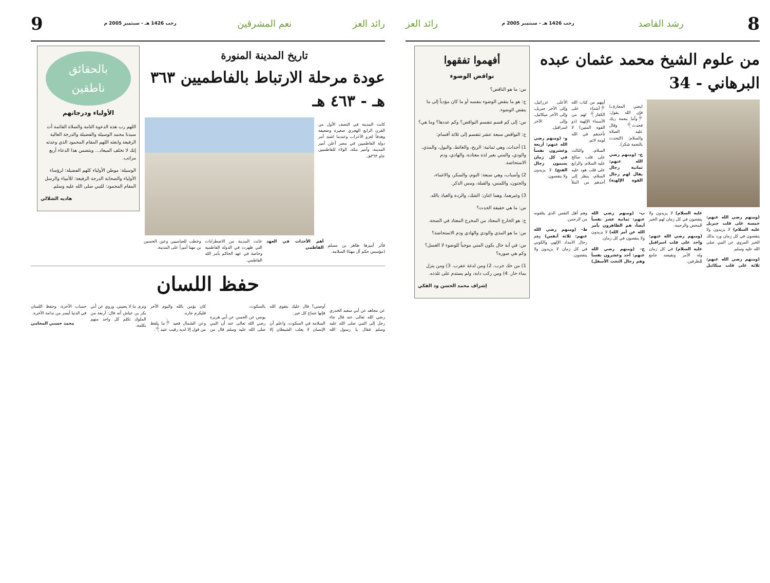8 رشد القاصد رجب 1426 هـ - سبتمبر 2005 م رائد العز
من علوم الشيخ محمد عثمان عبده البرهاني - 34
(يعني المعارف) فإن الله يقول: ﴿وأما بنعمة ربك فحدث﴾ وقال عليه الصلاة والسلام: (التحدث بالنعمة شكر).
ج- (ومنهم رضي الله عنهم: ثمانية رجال يقال لهم رجال القوة الإلهية) أيتهم من كتاب الله ﴿أشداء على الكفار﴾ لهم من الأسماء الإلهية (ذو القوة المتين) لا تأخذهم في الله لومة لائم.
السلام، والثالث على قلب صالح عليه السلام، والرابع على قلب هود عليه السلام، ينظر إلى أحدهم من الملأ الأعلى عزرائيل، وإلى الآخر جبريل، وإلى الآخر ميكائيل، وإلى الآخر اسرافيل.
و- (ومنهم رضي الله عنهم: أربعة وعشرون نفساً في كل زمان يسمون رجال الفتح) لا يزيدون ولا ينقصون.
(ومنهم رضي الله عنهم: خمسة على قلب جبريل عليه السلام) لا يزيدون ولا ينقصون في كل زمان ورد بذلك الخبر المروي عن النبي صلى الله عليه وسلم.
(ومنهم رضي الله عنهم: ثلاثة على قلب ميكائيل عليه السلام) لا يزيدون ولا ينقصون في كل زمان لهم الخير المحض والرحمة.
(ومنهم رضي الله عنهم: واحد على قلب اسرافيل عليه السلام) في كل زمان وله الأمر ونقيضه جامع للطرفين.
ب- (ومنهم رضي الله عنهم: ثمانية عشر نفساً أيضاً، هم الظاهرون بأمر الله عن أمر الله) لا يزيدون ولا ينقصون في كل زمان.
ح- (ومنهم رضي الله عنهم: أحد وعشرون نفساً وهم رجال التحت الأسفل) وهم أهل النفس الذي يتلقونه من الرحمن.
ط- (ومنهم رضي الله عنهم: ثلاثة أنفس) وهم رجال الامداد الإلهي والكوني في كل زمان لا يزيدون ولا ينقصون.
أفهموا تفقهوا
نواقض الوضوء
س: ما هو الناقض؟
ج: هو ما ينقض الوضوء بنفسه أو ما كان مؤدياً إلى ما ينقض الوضوء.
س: إلى كم قسم تنقسم النواقض؟ وكم عددها؟ وما هي؟
ج: النواقض سبعة عشر تنقسم إلى ثلاثة أقسام:
1) أحداث، وهي ثمانية: الريح، والغائط، والبول، والمذي، والودي، والمني بغير لذة معتادة، والهادي، ودم الاستحاضة.
2) وأسباب، وهي سبعة: النوم، والسكر، والاغماء، والجنون، واللمس، والقبلة، ومس الذكر.
3) وغيرهما، وهما اثنان: الشك، والردة والعياذ بالله.
س: ما هي حقيقة الحدث؟
ج: هو الخارج المعتاد من المخرج المعتاد في الصحة.
س: ما هو المذي والودي والهادي ودم الاستحاضة؟
س: في أية حال يكون المني موجباً للوضوء لا الغسل؟ وكم هي صوره؟
1) من حك جرب. 2) ومن لدغة عقرب. 3) ومن ينزل بماء حار. 4) ومن ركب دابة، ولم يستدم على تلذذه.
إشراف محمد الحسن ود الفكي
رائد العز نعم المشرقين رجب 1426 هـ - سبتمبر 2005 م 9
تاريخ المدينة المنورة
عودة مرحلة الارتباط بالفاطميين ٣٦٣ هـ - ٤٦٣ هـ
كانت المدينة في النصف الأول من القرن الرابع الهجري صغيرة وضعيفة وهدفاً لغزو الأعراب وعندما اشتد أمر دولة الفاطميين في مصر أعلن أمير المدينة، وأمير مكة، الولاء للفاطميين عام ٣٦٣هـ.
فأثر أميرها طاهر بن مسلم (مؤسس حكم آل مهنا) السلامة.
أهم الأحداث في العهد الفاطمي
عانت المدينة من الاضطرابات التي ظهرت في الدولة الفاطمية وخاصة في عهد الحاكم بأمر الله الفاطمي.
وخطب للعباسيين وعين الحسين بن مهنا أميراً على المدينة.
بالحقائق ناطقين
الأولياء ودرجاتهم
اللهم رب هذه الدعوة التامة والصلاة القائمة آت سيدنا محمد الوسيلة والفضيلة والدرجة العالية الرفيعة وابعثه اللهم المقام المحمود الذي وعدته إنك لا تخلف الميعاد... ويتضمن هذا الدعاء أربع مراتب.
الوسيلة: موطن الأولياء كلهم الفضيلة: لرؤساء الأولياء والصحابة الدرجة الرفيعة: للأنبياء والرسل المقام المحمود: للنبي صلى الله عليه وسلم.
هاديه الشلالي
حفظ اللسان
عن مجاهد عن أبي سعيد الخدري رضي الله تعالى عنه قال جاء رجل إلى النبي صلى الله عليه وسلم فقال يا رسول الله أوصني؟ قال عليك بتقوى الله فإنها جماع كل خير.
السلامة في السكوت، واعلم أن الإنسان لا يغلب الشيطان إلا بالسكوت.
يونس عن الحسن عن أبي هريرة رضي الله تعالى عنه أن النبي صلى الله عليه وسلم قال من كان يؤمن بالله واليوم الآخر فليكرم جاره.
وعن الشمال قعيد ﴿ما يلفظ من قول إلا لديه رقيب عتيد﴾.
وترى ما لا يعنيني. وروي عن أبي بكر بن عياش أنه قال: أربعة من الملوك تكلم كل واحد منهم بكلمة.
حساب الآخرة، وحفظ اللسان في الدنيا أيسر من ندامة الآخرة.
محمد حسني المحامي